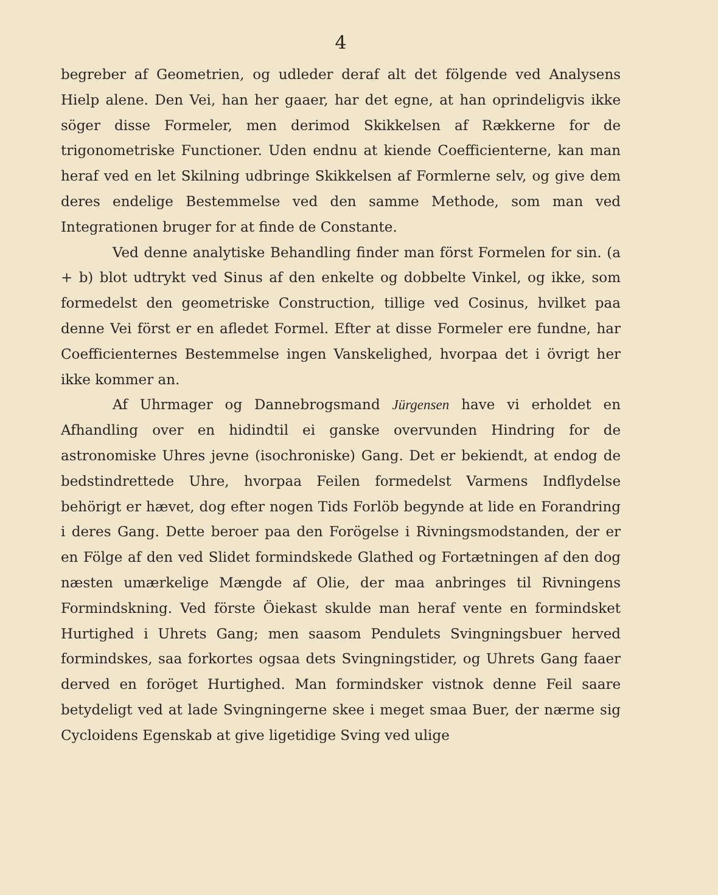4
begreber af Geometrien, og udleder deraf alt det fölgende ved Analysens Hielp alene. Den Vei, han her gaaer, har det egne, at han oprindeligvis ikke söger disse Formeler, men derimod Skikkelsen af Rækkerne for de trigonometriske Functioner. Uden endnu at kiende Coefficienterne, kan man heraf ved en let Skilning udbringe Skikkelsen af Formlerne selv, og give dem deres endelige Bestemmelse ved den samme Methode, som man ved Integrationen bruger for at finde de Constante.
Ved denne analytiske Behandling finder man först Formelen for sin. (a + b) blot udtrykt ved Sinus af den enkelte og dobbelte Vinkel, og ikke, som formedelst den geometriske Construction, tillige ved Cosinus, hvilket paa denne Vei först er en afledet Formel. Efter at disse Formeler ere fundne, har Coefficienternes Bestemmelse ingen Vanskelighed, hvorpaa det i övrigt her ikke kommer an.
Af Uhrmager og Dannebrogsmand Jürgensen have vi erholdet en Afhandling over en hidindtil ei ganske overvunden Hindring for de astronomiske Uhres jevne (isochroniske) Gang. Det er bekiendt, at endog de bedstindrettede Uhre, hvorpaa Feilen formedelst Varmens Indflydelse behörigt er hævet, dog efter nogen Tids Forlöb begynde at lide en Forandring i deres Gang. Dette beroer paa den Forögelse i Rivningsmodstanden, der er en Fölge af den ved Slidet formindskede Glathed og Fortætningen af den dog næsten umærkelige Mængde af Olie, der maa anbringes til Rivningens Formindskning. Ved förste Öiekast skulde man heraf vente en formindsket Hurtighed i Uhrets Gang; men saasom Pendulets Svingningsbuer herved formindskes, saa forkortes ogsaa dets Svingningstider, og Uhrets Gang faaer derved en foröget Hurtighed. Man formindsker vistnok denne Feil saare betydeligt ved at lade Svingningerne skee i meget smaa Buer, der nærme sig Cycloidens Egenskab at give ligetidige Sving ved ulige